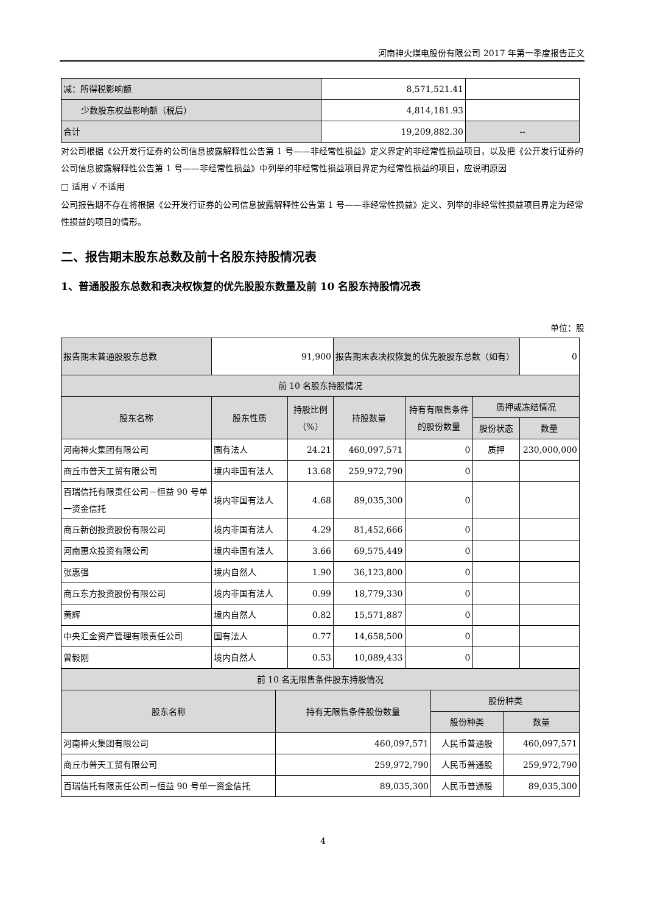河南神火煤电股份有限公司 2017 年第一季度报告正文
| 减：所得税影响额 | 8,571,521.41 | |
| 少数股东权益影响额（税后） | 4,814,181.93 | |
| 合计 | 19,209,882.30 | -- |
对公司根据《公开发行证券的公司信息披露解释性公告第 1 号——非经常性损益》定义界定的非经常性损益项目，以及把《公开发行证券的公司信息披露解释性公告第 1 号——非经常性损益》中列举的非经常性损益项目界定为经常性损益的项目，应说明原因
□ 适用 √ 不适用
公司报告期不存在将根据《公开发行证券的公司信息披露解释性公告第 1 号——非经常性损益》定义、列举的非经常性损益项目界定为经常性损益的项目的情形。
二、报告期末股东总数及前十名股东持股情况表
1、普通股股东总数和表决权恢复的优先股股东数量及前 10 名股东持股情况表
单位：股
| 报告期末普通股股东总数 | 91,900 | | 报告期末表决权恢复的优先股股东总数（如有） | | | 0 |
| 前 10 名股东持股情况 | | | | | | |
| 股东名称 | 股东性质 | 持股比例（%） | 持股数量 | 持有有限售条件的股份数量 | 质押或冻结情况 | |
| | | | | | 股份状态 | 数量 |
| 河南神火集团有限公司 | 国有法人 | 24.21 | 460,097,571 | 0 | 质押 | 230,000,000 |
| 商丘市普天工贸有限公司 | 境内非国有法人 | 13.68 | 259,972,790 | 0 | | |
| 百瑞信托有限责任公司－恒益 90 号单一资金信托 | 境内非国有法人 | 4.68 | 89,035,300 | 0 | | |
| 商丘新创投资股份有限公司 | 境内非国有法人 | 4.29 | 81,452,666 | 0 | | |
| 河南惠众投资有限公司 | 境内非国有法人 | 3.66 | 69,575,449 | 0 | | |
| 张惠强 | 境内自然人 | 1.90 | 36,123,800 | 0 | | |
| 商丘东方投资股份有限公司 | 境内非国有法人 | 0.99 | 18,779,330 | 0 | | |
| 黄辉 | 境内自然人 | 0.82 | 15,571,887 | 0 | | |
| 中央汇金资产管理有限责任公司 | 国有法人 | 0.77 | 14,658,500 | 0 | | |
| 曾毅刚 | 境内自然人 | 0.53 | 10,089,433 | 0 | | |
| 前 10 名无限售条件股东持股情况 | | | |
| 股东名称 | 持有无限售条件股份数量 | 股份种类 | |
| | | 股份种类 | 数量 |
| 河南神火集团有限公司 | 460,097,571 | 人民币普通股 | 460,097,571 |
| 商丘市普天工贸有限公司 | 259,972,790 | 人民币普通股 | 259,972,790 |
| 百瑞信托有限责任公司－恒益 90 号单一资金信托 | 89,035,300 | 人民币普通股 | 89,035,300 |
4